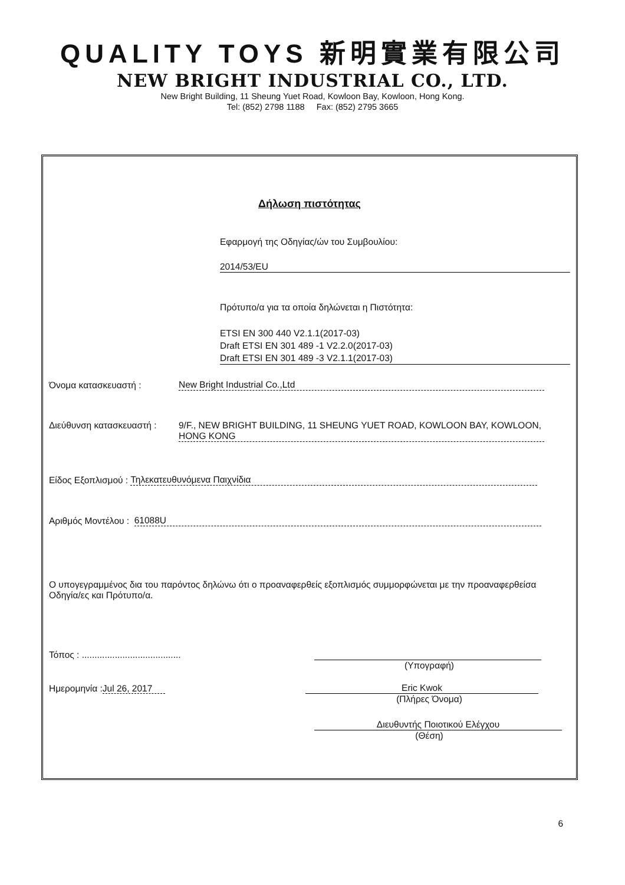QUALITY TOYS 新明實業有限公司
NEW BRIGHT INDUSTRIAL CO., LTD.
New Bright Building, 11 Sheung Yuet Road, Kowloon Bay, Kowloon, Hong Kong.
Tel: (852) 2798 1188 Fax: (852) 2795 3665
Δήλωση πιστότητας
Εφαρμογή της Οδηγίας/ών του Συμβουλίου:
2014/53/EU
Πρότυπο/α για τα οποία δηλώνεται η Πιστότητα:
ETSI EN 300 440 V2.1.1(2017-03)
Draft ETSI EN 301 489 -1 V2.2.0(2017-03)
Draft ETSI EN 301 489 -3 V2.1.1(2017-03)
Όνομα κατασκευαστή : New Bright Industrial Co.,Ltd
Διεύθυνση κατασκευαστή : 9/F., NEW BRIGHT BUILDING, 11 SHEUNG YUET ROAD, KOWLOON BAY, KOWLOON, HONG KONG
Είδος Εξοπλισμού : Τηλεκατευθυνόμενα Παιχνίδια
Αριθμός Μοντέλου : 61088U
Ο υπογεγραμμένος δια του παρόντος δηλώνω ότι ο προαναφερθείς εξοπλισμός συμμορφώνεται με την προαναφερθείσα Οδηγία/ες και Πρότυπο/α.
Τόπος : .......................................
(Υπογραφή)
Ημερομηνία :Jul 26, 2017 Eric Kwok
(Πλήρες Όνομα)
Διευθυντής Ποιοτικού Ελέγχου
(Θέση)
6